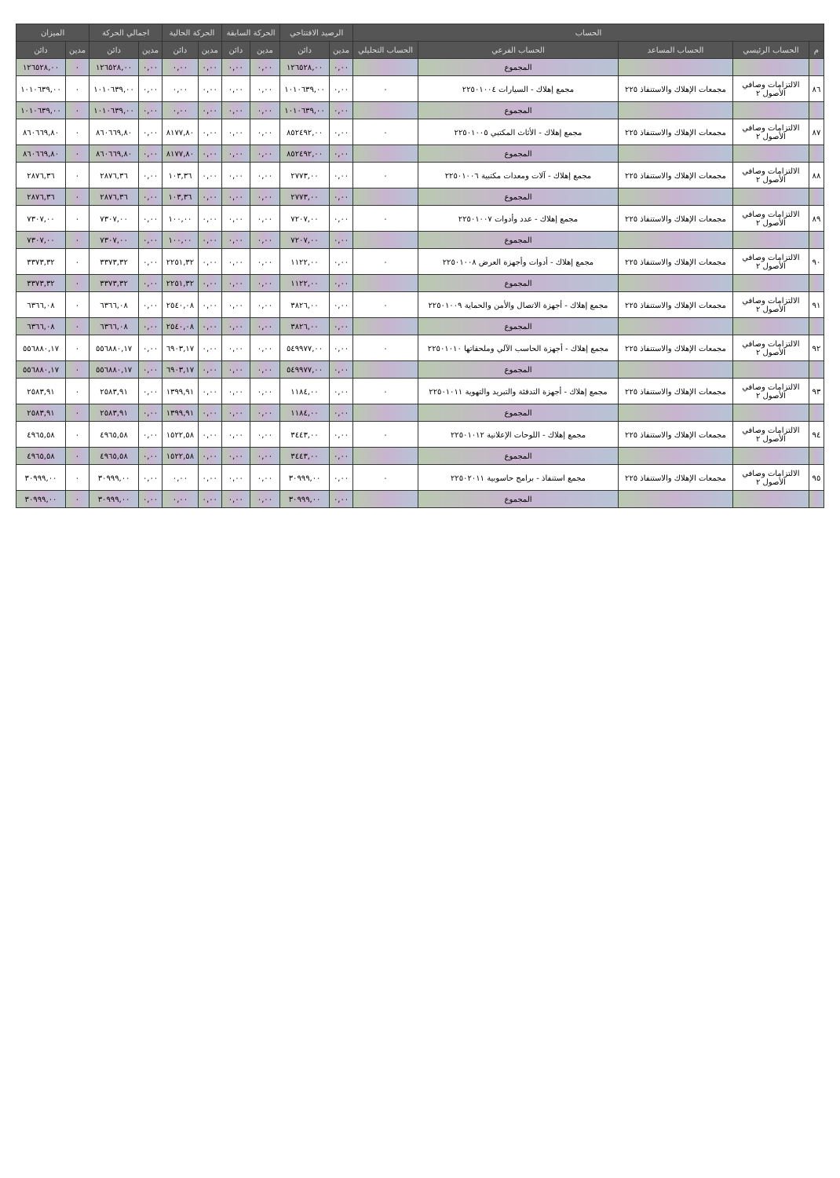| الحساب | | | | | الرصيد الافتتاحي | | الحركة السابقة | | الحركة الحالية | | اجمالي الحركة | | الميزان | |
| --- | --- | --- | --- | --- | --- | --- | --- | --- | --- | --- | --- | --- | --- | --- |
| م | الحساب الرئيسي | الحساب المساعد | الحساب الفرعي | الحساب التحليلي | مدين | دائن | مدين | دائن | مدين | دائن | مدين | دائن | مدين | دائن |
| | | | المجموع | | ٠,٠٠ | ١٢٦٥٢٨,٠٠ | ٠,٠٠ | ٠,٠٠ | ٠,٠٠ | ٠,٠٠ | ٠,٠٠ | ١٢٦٥٢٨,٠٠ | ٠ | ١٢٦٥٢٨,٠٠ |
| ٨٦ | الالتزامات وصافي الأصول ٢ | مجمعات الإهلاك والاستنفاذ ٢٢٥ | مجمع إهلاك - السيارات ٢٢٥٠١٠٠٤ | ٠ | ٠,٠٠ | ١٠١٠٦٣٩,٠٠ | ٠,٠٠ | ٠,٠٠ | ٠,٠٠ | ٠,٠٠ | ٠,٠٠ | ١٠١٠٦٣٩,٠٠ | ٠ | ١٠١٠٦٣٩,٠٠ |
| | | | المجموع | | ٠,٠٠ | ١٠١٠٦٣٩,٠٠ | ٠,٠٠ | ٠,٠٠ | ٠,٠٠ | ٠,٠٠ | ٠,٠٠ | ١٠١٠٦٣٩,٠٠ | ٠ | ١٠١٠٦٣٩,٠٠ |
| ٨٧ | الالتزامات وصافي الأصول ٢ | مجمعات الإهلاك والاستنفاذ ٢٢٥ | مجمع إهلاك - الأثاث المكتبي ٢٢٥٠١٠٠٥ | ٠ | ٠,٠٠ | ٨٥٢٤٩٢,٠٠ | ٠,٠٠ | ٠,٠٠ | ٠,٠٠ | ٨١٧٧,٨٠ | ٠,٠٠ | ٨٦٠٦٦٩,٨٠ | ٠ | ٨٦٠٦٦٩,٨٠ |
| | | | المجموع | | ٠,٠٠ | ٨٥٢٤٩٢,٠٠ | ٠,٠٠ | ٠,٠٠ | ٠,٠٠ | ٨١٧٧,٨٠ | ٠,٠٠ | ٨٦٠٦٦٩,٨٠ | ٠ | ٨٦٠٦٦٩,٨٠ |
| ٨٨ | الالتزامات وصافي الأصول ٢ | مجمعات الإهلاك والاستنفاذ ٢٢٥ | مجمع إهلاك - آلات ومعدات مكتبية ٢٢٥٠١٠٠٦ | ٠ | ٠,٠٠ | ٢٧٧٣,٠٠ | ٠,٠٠ | ٠,٠٠ | ٠,٠٠ | ١٠٣,٣٦ | ٠,٠٠ | ٢٨٧٦,٣٦ | ٠ | ٢٨٧٦,٣٦ |
| | | | المجموع | | ٠,٠٠ | ٢٧٧٣,٠٠ | ٠,٠٠ | ٠,٠٠ | ٠,٠٠ | ١٠٣,٣٦ | ٠,٠٠ | ٢٨٧٦,٣٦ | ٠ | ٢٨٧٦,٣٦ |
| ٨٩ | الالتزامات وصافي الأصول ٢ | مجمعات الإهلاك والاستنفاذ ٢٢٥ | مجمع إهلاك - عدد وأدوات ٢٢٥٠١٠٠٧ | ٠ | ٠,٠٠ | ٧٢٠٧,٠٠ | ٠,٠٠ | ٠,٠٠ | ٠,٠٠ | ١٠٠,٠٠ | ٠,٠٠ | ٧٣٠٧,٠٠ | ٠ | ٧٣٠٧,٠٠ |
| | | | المجموع | | ٠,٠٠ | ٧٢٠٧,٠٠ | ٠,٠٠ | ٠,٠٠ | ٠,٠٠ | ١٠٠,٠٠ | ٠,٠٠ | ٧٣٠٧,٠٠ | ٠ | ٧٣٠٧,٠٠ |
| ٩٠ | الالتزامات وصافي الأصول ٢ | مجمعات الإهلاك والاستنفاذ ٢٢٥ | مجمع إهلاك - أدوات وأجهزة العرض ٢٢٥٠١٠٠٨ | ٠ | ٠,٠٠ | ١١٢٢,٠٠ | ٠,٠٠ | ٠,٠٠ | ٠,٠٠ | ٢٢٥١,٣٢ | ٠,٠٠ | ٣٣٧٣,٣٢ | ٠ | ٣٣٧٣,٣٢ |
| | | | المجموع | | ٠,٠٠ | ١١٢٢,٠٠ | ٠,٠٠ | ٠,٠٠ | ٠,٠٠ | ٢٢٥١,٣٢ | ٠,٠٠ | ٣٣٧٣,٣٢ | ٠ | ٣٣٧٣,٣٢ |
| ٩١ | الالتزامات وصافي الأصول ٢ | مجمعات الإهلاك والاستنفاذ ٢٢٥ | مجمع إهلاك - أجهزة الاتصال والأمن والحماية ٢٢٥٠١٠٠٩ | ٠ | ٠,٠٠ | ٣٨٢٦,٠٠ | ٠,٠٠ | ٠,٠٠ | ٠,٠٠ | ٢٥٤٠,٠٨ | ٠,٠٠ | ٦٣٦٦,٠٨ | ٠ | ٦٣٦٦,٠٨ |
| | | | المجموع | | ٠,٠٠ | ٣٨٢٦,٠٠ | ٠,٠٠ | ٠,٠٠ | ٠,٠٠ | ٢٥٤٠,٠٨ | ٠,٠٠ | ٦٣٦٦,٠٨ | ٠ | ٦٣٦٦,٠٨ |
| ٩٢ | الالتزامات وصافي الأصول ٢ | مجمعات الإهلاك والاستنفاذ ٢٢٥ | مجمع إهلاك - أجهزة الحاسب الآلي وملحقاتها ٢٢٥٠١٠١٠ | ٠ | ٠,٠٠ | ٥٤٩٩٧٧,٠٠ | ٠,٠٠ | ٠,٠٠ | ٠,٠٠ | ٦٩٠٣,١٧ | ٠,٠٠ | ٥٥٦٨٨٠,١٧ | ٠ | ٥٥٦٨٨٠,١٧ |
| | | | المجموع | | ٠,٠٠ | ٥٤٩٩٧٧,٠٠ | ٠,٠٠ | ٠,٠٠ | ٠,٠٠ | ٦٩٠٣,١٧ | ٠,٠٠ | ٥٥٦٨٨٠,١٧ | ٠ | ٥٥٦٨٨٠,١٧ |
| ٩٣ | الالتزامات وصافي الأصول ٢ | مجمعات الإهلاك والاستنفاذ ٢٢٥ | مجمع إهلاك - أجهزة التدفئة والتبريد والتهوية ٢٢٥٠١٠١١ | ٠ | ٠,٠٠ | ١١٨٤,٠٠ | ٠,٠٠ | ٠,٠٠ | ٠,٠٠ | ١٣٩٩,٩١ | ٠,٠٠ | ٢٥٨٣,٩١ | ٠ | ٢٥٨٣,٩١ |
| | | | المجموع | | ٠,٠٠ | ١١٨٤,٠٠ | ٠,٠٠ | ٠,٠٠ | ٠,٠٠ | ١٣٩٩,٩١ | ٠,٠٠ | ٢٥٨٣,٩١ | ٠ | ٢٥٨٣,٩١ |
| ٩٤ | الالتزامات وصافي الأصول ٢ | مجمعات الإهلاك والاستنفاذ ٢٢٥ | مجمع إهلاك - اللوحات الإعلانية ٢٢٥٠١٠١٢ | ٠ | ٠,٠٠ | ٣٤٤٣,٠٠ | ٠,٠٠ | ٠,٠٠ | ٠,٠٠ | ١٥٢٢,٥٨ | ٠,٠٠ | ٤٩٦٥,٥٨ | ٠ | ٤٩٦٥,٥٨ |
| | | | المجموع | | ٠,٠٠ | ٣٤٤٣,٠٠ | ٠,٠٠ | ٠,٠٠ | ٠,٠٠ | ١٥٢٢,٥٨ | ٠,٠٠ | ٤٩٦٥,٥٨ | ٠ | ٤٩٦٥,٥٨ |
| ٩٥ | الالتزامات وصافي الأصول ٢ | مجمعات الإهلاك والاستنفاذ ٢٢٥ | مجمع استنفاذ - برامج حاسوبية ٢٢٥٠٢٠١١ | ٠ | ٠,٠٠ | ٣٠٩٩٩,٠٠ | ٠,٠٠ | ٠,٠٠ | ٠,٠٠ | ٠,٠٠ | ٠,٠٠ | ٣٠٩٩٩,٠٠ | ٠ | ٣٠٩٩٩,٠٠ |
| | | | المجموع | | ٠,٠٠ | ٣٠٩٩٩,٠٠ | ٠,٠٠ | ٠,٠٠ | ٠,٠٠ | ٠,٠٠ | ٠,٠٠ | ٣٠٩٩٩,٠٠ | ٠ | ٣٠٩٩٩,٠٠ |